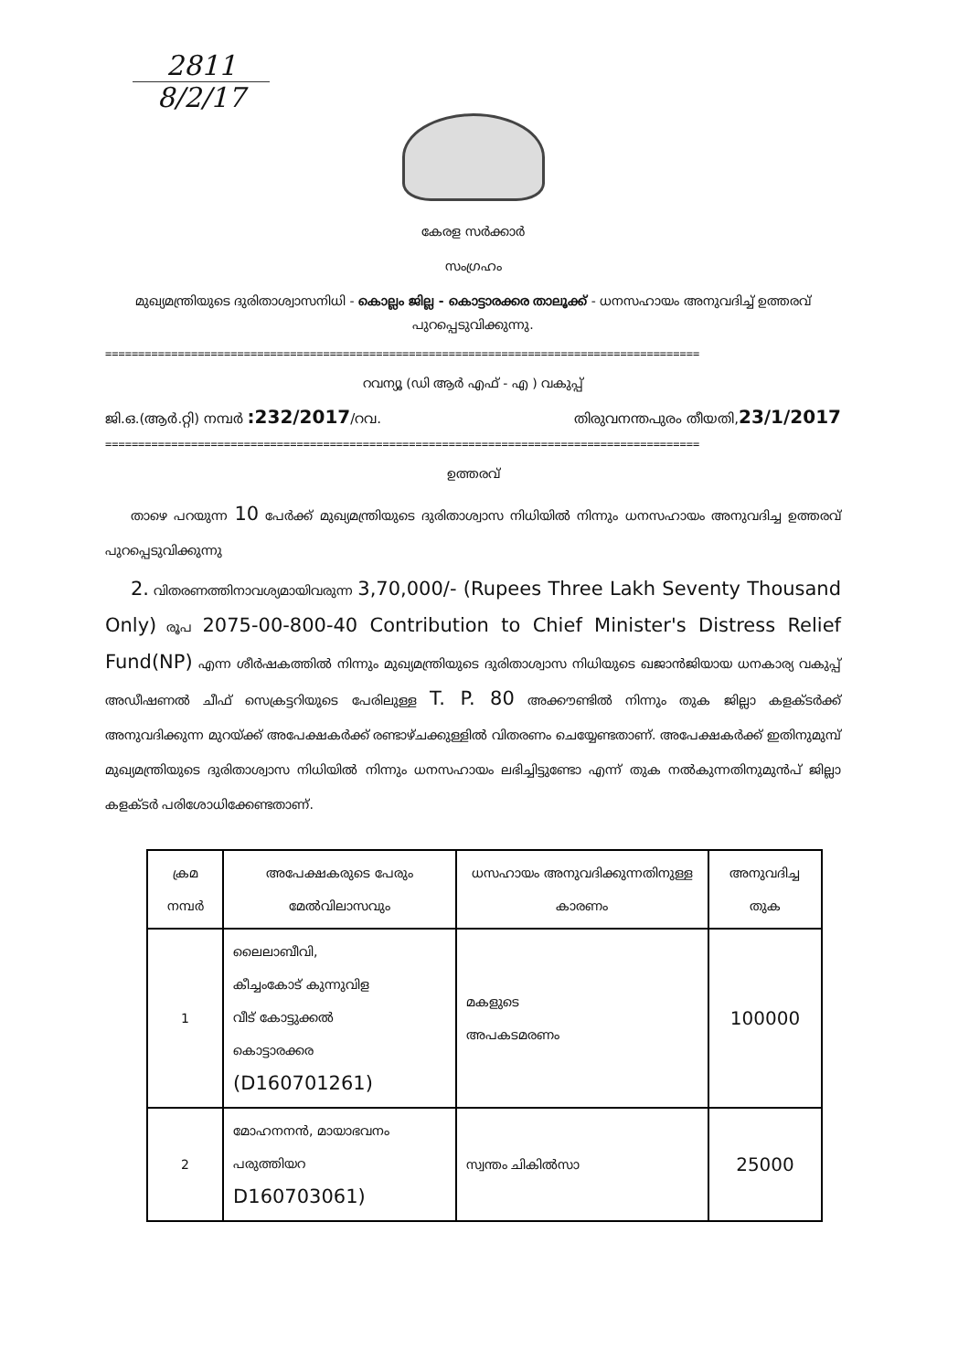2811
8/2/17
കേരള സർക്കാർ
സംഗ്രഹം
മുഖ്യമന്ത്രിയുടെ ദുരിതാശ്വാസനിധി - കൊല്ലം ജില്ല - കൊട്ടാരക്കര താലൂക്ക് - ധനസഹായം അനുവദിച്ച് ഉത്തരവ് പുറപ്പെടുവിക്കുന്നു.
==========================================================================================
റവന്യൂ (ഡി ആർ എഫ് - എ ) വകുപ്പ്
ജി.ഒ.(ആർ.റ്റി) നമ്പർ :232/2017/റവ. തിരുവനന്തപുരം തീയതി,23/1/2017
==========================================================================================
ഉത്തരവ്
  താഴെ പറയുന്ന 10 പേർക്ക് മുഖ്യമന്ത്രിയുടെ ദുരിതാശ്വാസ നിധിയിൽ നിന്നും ധനസഹായം അനുവദിച്ച ഉത്തരവ് പുറപ്പെടുവിക്കുന്നു
  2. വിതരണത്തിനാവശ്യമായിവരുന്ന 3,70,000/- (Rupees Three Lakh Seventy Thousand Only) രൂപ 2075-00-800-40 Contribution to Chief Minister's Distress Relief Fund(NP) എന്ന ശീർഷകത്തിൽ നിന്നും മുഖ്യമന്ത്രിയുടെ ദുരിതാശ്വാസ നിധിയുടെ ഖജാൻജിയായ ധനകാര്യ വകുപ്പ് അഡീഷണൽ ചീഫ് സെക്രട്ടറിയുടെ പേരിലുള്ള T. P. 80 അക്കൗണ്ടിൽ നിന്നും തുക ജില്ലാ കളക്ടർക്ക് അനുവദിക്കുന്ന മുറയ്ക്ക് അപേക്ഷകർക്ക് രണ്ടാഴ്ചക്കുള്ളിൽ വിതരണം ചെയ്യേണ്ടതാണ്. അപേക്ഷകർക്ക് ഇതിനുമുമ്പ് മുഖ്യമന്ത്രിയുടെ ദുരിതാശ്വാസ നിധിയിൽ നിന്നും ധനസഹായം ലഭിച്ചിട്ടുണ്ടോ എന്ന് തുക നൽകുന്നതിനുമുൻപ് ജില്ലാ കളക്ടർ പരിശോധിക്കേണ്ടതാണ്.
| ക്രമ നമ്പർ | അപേക്ഷകരുടെ പേരും മേൽവിലാസവും | ധസഹായം അനുവദിക്കുന്നതിനുള്ള കാരണം | അനുവദിച്ച തുക |
| --- | --- | --- | --- |
| 1 | ലൈലാബീവി, കീച്ചംകോട് കുന്നുവിള വീട് കോട്ടുക്കൽ കൊട്ടാരക്കര (D160701261) | മകളുടെ അപകടമരണം | 100000 |
| 2 | മോഹനനൻ, മായാഭവനം പരുത്തിയറ D160703061) | സ്വന്തം ചികിൽസാ | 25000 |